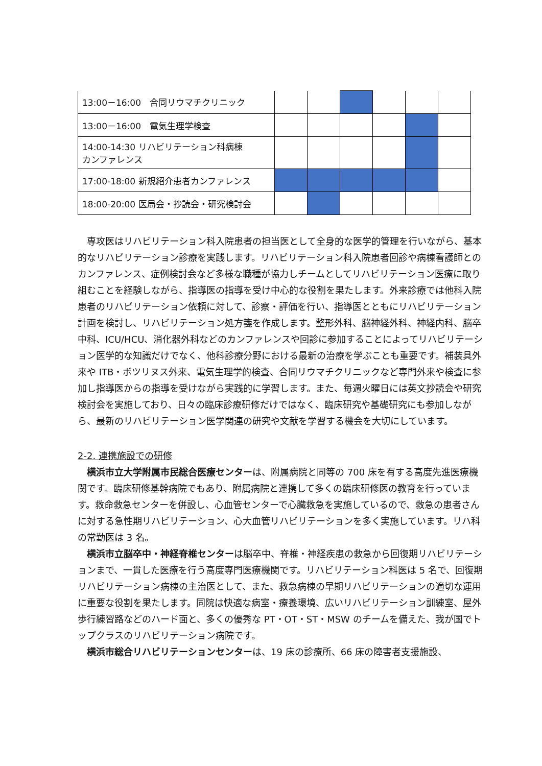| 13:00－16:00 合同リウマチクリニック | | | | | | |
| 13:00－16:00 電気生理学検査 | | | | | | |
| 14:00-14:30 リハビリテーション科病棟 カンファレンス | | | | | | |
| 17:00-18:00 新規紹介患者カンファレンス | | | | | | |
| 18:00-20:00 医局会・抄読会・研究検討会 | | | | | | |
　専攻医はリハビリテーション科入院患者の担当医として全身的な医学的管理を行いながら、基本的なリハビリテーション診療を実践します。リハビリテーション科入院患者回診や病棟看護師とのカンファレンス、症例検討会など多様な職種が協力しチームとしてリハビリテーション医療に取り組むことを経験しながら、指導医の指導を受け中心的な役割を果たします。外来診療では他科入院患者のリハビリテーション依頼に対して、診察・評価を行い、指導医とともにリハビリテーション計画を検討し、リハビリテーション処方箋を作成します。整形外科、脳神経外科、神経内科、脳卒中科、ICU/HCU、消化器外科などのカンファレンスや回診に参加することによってリハビリテーション医学的な知識だけでなく、他科診療分野における最新の治療を学ぶことも重要です。補装具外来や ITB・ボツリヌス外来、電気生理学的検査、合同リウマチクリニックなど専門外来や検査に参加し指導医からの指導を受けながら実践的に学習します。また、毎週火曜日には英文抄読会や研究検討会を実施しており、日々の臨床診療研修だけではなく、臨床研究や基礎研究にも参加しながら、最新のリハビリテーション医学関連の研究や文献を学習する機会を大切にしています。
2-2. 連携施設での研修
　横浜市立大学附属市民総合医療センターは、附属病院と同等の 700 床を有する高度先進医療機関です。臨床研修基幹病院でもあり、附属病院と連携して多くの臨床研修医の教育を行っています。救命救急センターを併設し、心血管センターで心臓救急を実施しているので、救急の患者さんに対する急性期リハビリテーション、心大血管リハビリテーションを多く実施しています。リハ科の常勤医は 3 名。
　横浜市立脳卒中・神経脊椎センターは脳卒中、脊椎・神経疾患の救急から回復期リハビリテーションまで、一貫した医療を行う高度専門医療機関です。リハビリテーション科医は 5 名で、回復期リハビリテーション病棟の主治医として、また、救急病棟の早期リハビリテーションの適切な運用に重要な役割を果たします。同院は快適な病室・療養環境、広いリハビリテーション訓練室、屋外歩行練習路などのハード面と、多くの優秀な PT・OT・ST・MSW のチームを備えた、我が国でトップクラスのリハビリテーション病院です。
　横浜市総合リハビリテーションセンターは、19 床の診療所、66 床の障害者支援施設、